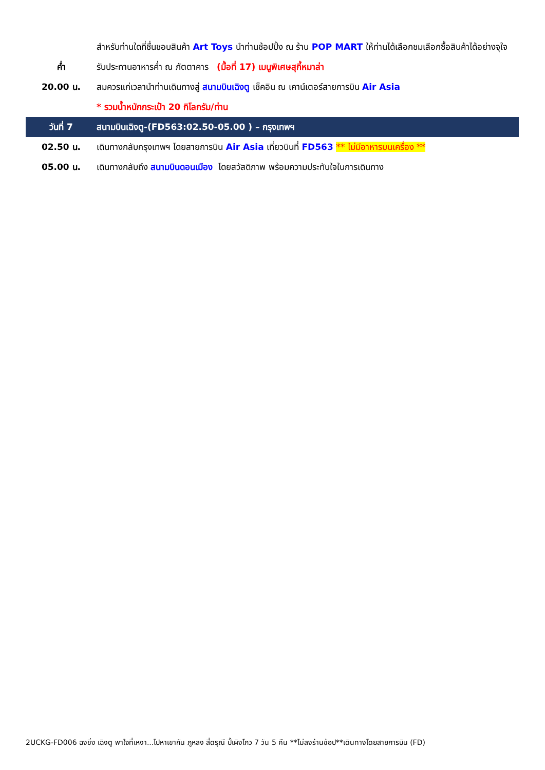สำหรับท่านใดที่ชื่นชอบสินค้า Art Toys นำท่านช้อปปิ้ง ณ ร้าน POP MART ให้ท่านได้เลือกชมเลือกซื้อสินค้าได้อย่างจุใจ
ค่ำ รับประทานอาหารค่ำ ณ ภัตตาคาร (มื้อที่ 17) เมนูพิเศษสุกี้หมาล่า
20.00 น. สมควรแก่เวลานำท่านเดินทางสู่ สนามบินเฉิงตู เช็คอิน ณ เคาน์เตอร์สายการบิน Air Asia
* รวมน้ำหนักกระเป๋า 20 กิโลกรัม/ท่าน
วันที่ 7 สนามบินเฉิงตู-(FD563:02.50-05.00 ) – กรุงเทพฯ
02.50 น. เดินทางกลับกรุงเทพฯ โดยสายการบิน Air Asia เที่ยวบินที่ FD563 ** ไม่มีอาหารบนเครื่อง **
05.00 น. เดินทางกลับถึง สนามบินดอนเมือง โดยสวัสดิภาพ พร้อมความประทับใจในการเดินทาง
2UCKG-FD006 ฉงชิ่ง เฉิงตู พาใจที่เหงา...ไปหาเขากัน ภูหลง สี่ดรุณี ปี้เผิงโกว 7 วัน 5 คืน **ไม่ลงร้านช้อป**เดินทางโดยสายการบิน (FD)